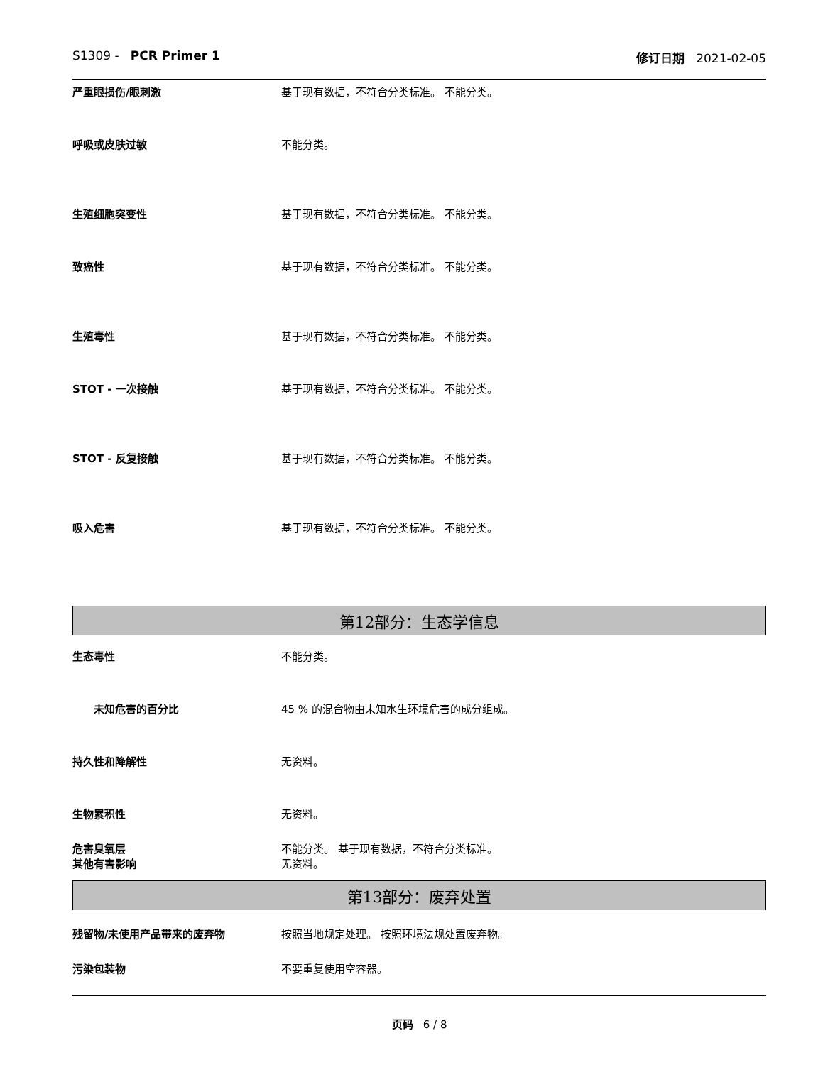S1309 - PCR Primer 1 修订日期 2021-02-05
严重眼损伤/眼刺激 基于现有数据，不符合分类标准。 不能分类。
呼吸或皮肤过敏 不能分类。
生殖细胞突变性 基于现有数据，不符合分类标准。 不能分类。
致癌性 基于现有数据，不符合分类标准。 不能分类。
生殖毒性 基于现有数据，不符合分类标准。 不能分类。
STOT - 一次接触 基于现有数据，不符合分类标准。 不能分类。
STOT - 反复接触 基于现有数据，不符合分类标准。 不能分类。
吸入危害 基于现有数据，不符合分类标准。 不能分类。
第12部分：生态学信息
生态毒性 不能分类。
未知危害的百分比 45 % 的混合物由未知水生环境危害的成分组成。
持久性和降解性 无资料。
生物累积性 无资料。
危害臭氧层 不能分类。 基于现有数据，不符合分类标准。
其他有害影响 无资料。
第13部分：废弃处置
残留物/未使用产品带来的废弃物 按照当地规定处理。 按照环境法规处置废弃物。
污染包装物 不要重复使用空容器。
页码 6 / 8